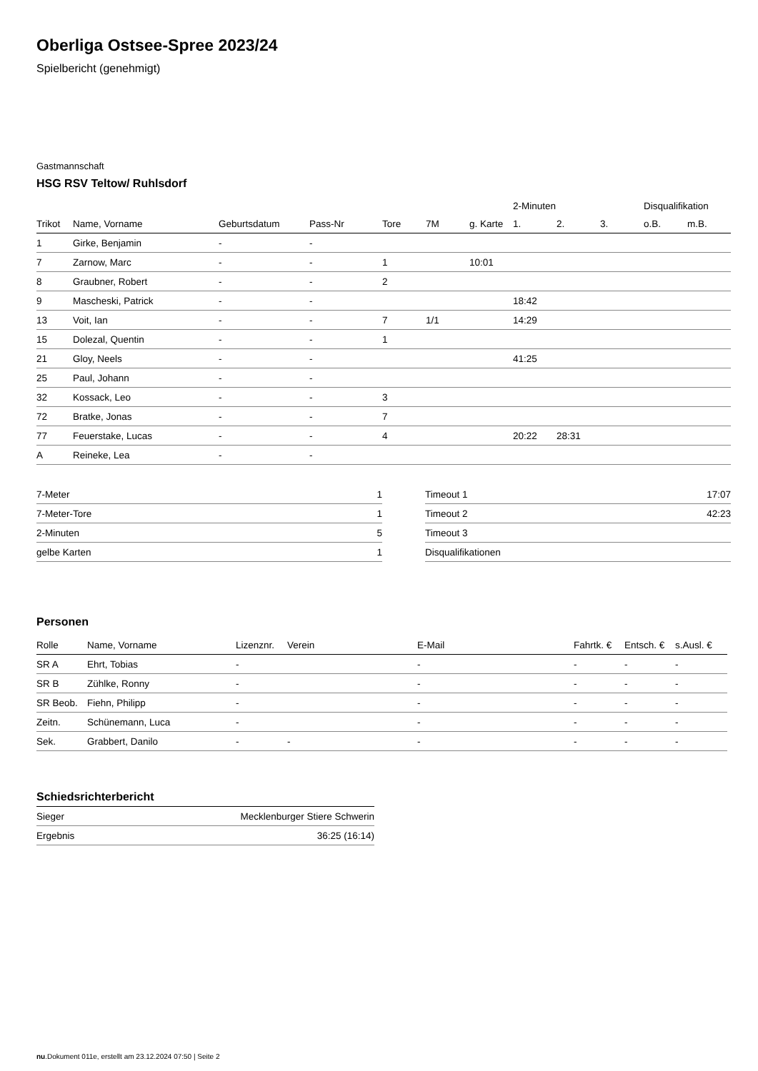Oberliga Ostsee-Spree 2023/24
Spielbericht (genehmigt)
Gastmannschaft
HSG RSV Teltow/ Ruhlsdorf
| | | | | | | | 2-Minuten | | | Disqualifikation | |
| --- | --- | --- | --- | --- | --- | --- | --- | --- | --- | --- | --- |
| Trikot | Name, Vorname | Geburtsdatum | Pass-Nr | Tore | 7M | g. Karte | 1. | 2. | 3. | o.B. | m.B. |
| 1 | Girke, Benjamin | - | - | | | | | | | | |
| 7 | Zarnow, Marc | - | - | 1 | | 10:01 | | | | | |
| 8 | Graubner, Robert | - | - | 2 | | | | | | | |
| 9 | Mascheski, Patrick | - | - | | | | 18:42 | | | | |
| 13 | Voit, Ian | - | - | 7 | 1/1 | | 14:29 | | | | |
| 15 | Dolezal, Quentin | - | - | 1 | | | | | | | |
| 21 | Gloy, Neels | - | - | | | | 41:25 | | | | |
| 25 | Paul, Johann | - | - | | | | | | | | |
| 32 | Kossack, Leo | - | - | 3 | | | | | | | |
| 72 | Bratke, Jonas | - | - | 7 | | | | | | | |
| 77 | Feuerstake, Lucas | - | - | 4 | | | 20:22 | 28:31 | | | |
| A | Reineke, Lea | - | - | | | | | | | | |
| 7-Meter | 1 |
| 7-Meter-Tore | 1 |
| 2-Minuten | 5 |
| gelbe Karten | 1 |
| Timeout 1 | 17:07 |
| Timeout 2 | 42:23 |
| Timeout 3 | |
| Disqualifikationen | |
Personen
| Rolle | Name, Vorname | Lizenznr. | Verein | E-Mail | Fahrtk. € | Entsch. € | s.Ausl. € |
| --- | --- | --- | --- | --- | --- | --- | --- |
| SR A | Ehrt, Tobias | - | | - | - | - | - |
| SR B | Zühlke, Ronny | - | | - | - | - | - |
| SR Beob. | Fiehn, Philipp | - | | - | - | - | - |
| Zeitn. | Schünemann, Luca | - | | - | - | - | - |
| Sek. | Grabbert, Danilo | - | - | - | - | - | - |
Schiedsrichterbericht
| Sieger | Mecklenburger Stiere Schwerin |
| Ergebnis | 36:25 (16:14) |
nu.Dokument 011e, erstellt am 23.12.2024 07:50 | Seite 2